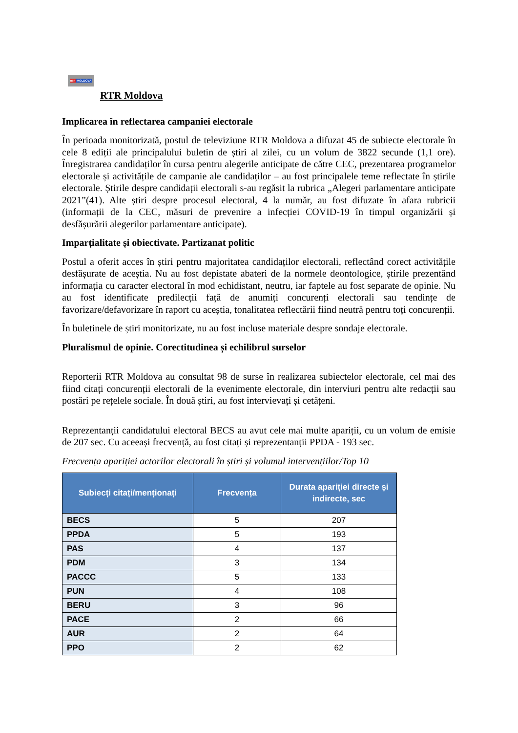RTR MOLDOVA
RTR Moldova
Implicarea în reflectarea campaniei electorale
În perioada monitorizată, postul de televiziune RTR Moldova a difuzat 45 de subiecte electorale în cele 8 ediții ale principalului buletin de știri al zilei, cu un volum de 3822 secunde (1,1 ore). Înregistrarea candidaților în cursa pentru alegerile anticipate de către CEC, prezentarea programelor electorale și activitățile de campanie ale candidaților – au fost principalele teme reflectate în știrile electorale. Știrile despre candidații electorali s-au regăsit la rubrica „Alegeri parlamentare anticipate 2021”(41). Alte știri despre procesul electoral, 4 la număr, au fost difuzate în afara rubricii (informații de la CEC, măsuri de prevenire a infecției COVID-19 în timpul organizării și desfășurării alegerilor parlamentare anticipate).
Imparțialitate și obiectivate. Partizanat politic
Postul a oferit acces în știri pentru majoritatea candidaților electorali, reflectând corect activitățile desfășurate de aceștia. Nu au fost depistate abateri de la normele deontologice, știrile prezentând informația cu caracter electoral în mod echidistant, neutru, iar faptele au fost separate de opinie. Nu au fost identificate predilecții față de anumiți concurenți electorali sau tendințe de favorizare/defavorizare în raport cu aceștia, tonalitatea reflectării fiind neutră pentru toți concurenții.
În buletinele de știri monitorizate, nu au fost incluse materiale despre sondaje electorale.
Pluralismul de opinie. Corectitudinea și echilibrul surselor
Reporterii RTR Moldova au consultat 98 de surse în realizarea subiectelor electorale, cel mai des fiind citați concurenții electorali de la evenimente electorale, din interviuri pentru alte redacții sau postări pe rețelele sociale. În două știri, au fost intervievați și cetățeni.
Reprezentanții candidatului electoral BECS au avut cele mai multe apariții, cu un volum de emisie de 207 sec. Cu aceeași frecvență, au fost citați și reprezentanții PPDA - 193 sec.
Frecvența apariției actorilor electorali în știri și volumul intervențiilor/Top 10
| Subiecți citați/menționați | Frecvența | Durata apariției directe și indirecte, sec |
| --- | --- | --- |
| BECS | 5 | 207 |
| PPDA | 5 | 193 |
| PAS | 4 | 137 |
| PDM | 3 | 134 |
| PACCC | 5 | 133 |
| PUN | 4 | 108 |
| BERU | 3 | 96 |
| PACE | 2 | 66 |
| AUR | 2 | 64 |
| PPO | 2 | 62 |